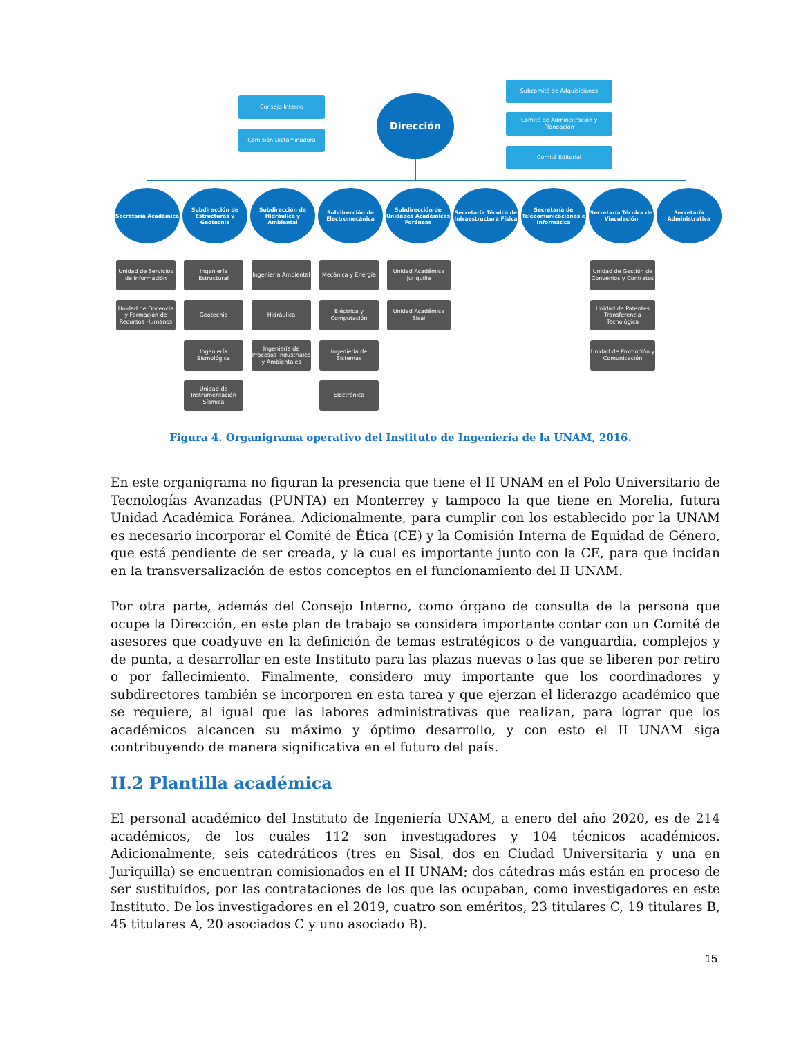Consejo Interno
Comisión Dictaminadora
Dirección
Subcomité de Adquisiciones
Comité de Administración y Planeación
Comité Editorial
Secretaría Académica
Subdirección de Estructuras y Geotecnia
Subdirección de Hidráulica y Ambiental
Subdirección de Electromecánica
Subdirección de Unidades Académicas Foráneas
Secretaría Técnica de Infraestructura Física
Secretaría de Telecomunicaciones e Informática
Secretaría Técnica de Vinculación
Secretaría Administrativa
Unidad de Servicios de Información
Unidad de Docencia y Formación de Recursos Humanos
Ingeniería Estructural
Geotecnia
Ingeniería Sismológica
Unidad de Instrumentación Sísmica
Ingeniería Ambiental
Hidráulica
Ingeniería de Procesos Industriales y Ambientales
Mecánica y Energía
Eléctrica y Computación
Ingeniería de Sistemas
Electrónica
Unidad Académica Juriquilla
Unidad Académica Sisal
Unidad de Gestión de Convenios y Contratos
Unidad de Patentes Transferencia Tecnológica
Unidad de Promoción y Comunicación
Figura 4. Organigrama operativo del Instituto de Ingeniería de la UNAM, 2016.
En este organigrama no figuran la presencia que tiene el II UNAM en el Polo Universitario de Tecnologías Avanzadas (PUNTA) en Monterrey y tampoco la que tiene en Morelia, futura Unidad Académica Foránea. Adicionalmente, para cumplir con los establecido por la UNAM es necesario incorporar el Comité de Ética (CE) y la Comisión Interna de Equidad de Género, que está pendiente de ser creada, y la cual es importante junto con la CE, para que incidan en la transversalización de estos conceptos en el funcionamiento del II UNAM.
Por otra parte, además del Consejo Interno, como órgano de consulta de la persona que ocupe la Dirección, en este plan de trabajo se considera importante contar con un Comité de asesores que coadyuve en la definición de temas estratégicos o de vanguardia, complejos y de punta, a desarrollar en este Instituto para las plazas nuevas o las que se liberen por retiro o por fallecimiento. Finalmente, considero muy importante que los coordinadores y subdirectores también se incorporen en esta tarea y que ejerzan el liderazgo académico que se requiere, al igual que las labores administrativas que realizan, para lograr que los académicos alcancen su máximo y óptimo desarrollo, y con esto el II UNAM siga contribuyendo de manera significativa en el futuro del país.
II.2 Plantilla académica
El personal académico del Instituto de Ingeniería UNAM, a enero del año 2020, es de 214 académicos, de los cuales 112 son investigadores y 104 técnicos académicos. Adicionalmente, seis catedráticos (tres en Sisal, dos en Ciudad Universitaria y una en Juriquilla) se encuentran comisionados en el II UNAM; dos cátedras más están en proceso de ser sustituidos, por las contrataciones de los que las ocupaban, como investigadores en este Instituto. De los investigadores en el 2019, cuatro son eméritos, 23 titulares C, 19 titulares B, 45 titulares A, 20 asociados C y uno asociado B).
15